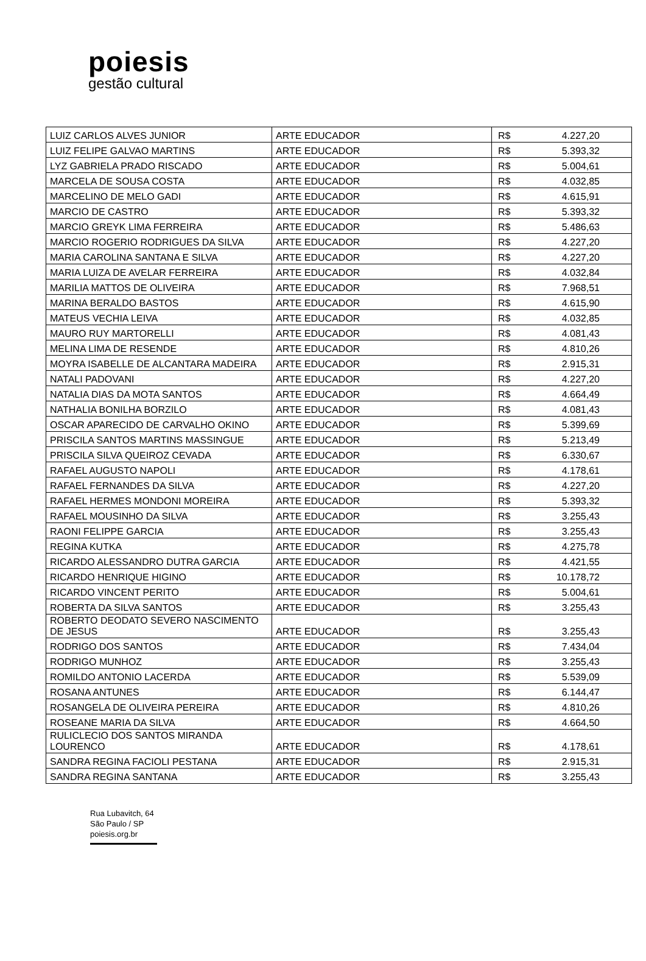poiesis
gestão cultural
| LUIZ CARLOS ALVES JUNIOR | ARTE EDUCADOR | R$ | 4.227,20 |
| LUIZ FELIPE GALVAO MARTINS | ARTE EDUCADOR | R$ | 5.393,32 |
| LYZ GABRIELA PRADO RISCADO | ARTE EDUCADOR | R$ | 5.004,61 |
| MARCELA DE SOUSA COSTA | ARTE EDUCADOR | R$ | 4.032,85 |
| MARCELINO DE MELO GADI | ARTE EDUCADOR | R$ | 4.615,91 |
| MARCIO DE CASTRO | ARTE EDUCADOR | R$ | 5.393,32 |
| MARCIO GREYK LIMA FERREIRA | ARTE EDUCADOR | R$ | 5.486,63 |
| MARCIO ROGERIO RODRIGUES DA SILVA | ARTE EDUCADOR | R$ | 4.227,20 |
| MARIA CAROLINA SANTANA E SILVA | ARTE EDUCADOR | R$ | 4.227,20 |
| MARIA LUIZA DE AVELAR FERREIRA | ARTE EDUCADOR | R$ | 4.032,84 |
| MARILIA MATTOS DE OLIVEIRA | ARTE EDUCADOR | R$ | 7.968,51 |
| MARINA BERALDO BASTOS | ARTE EDUCADOR | R$ | 4.615,90 |
| MATEUS VECHIA LEIVA | ARTE EDUCADOR | R$ | 4.032,85 |
| MAURO RUY MARTORELLI | ARTE EDUCADOR | R$ | 4.081,43 |
| MELINA LIMA DE RESENDE | ARTE EDUCADOR | R$ | 4.810,26 |
| MOYRA ISABELLE DE ALCANTARA MADEIRA | ARTE EDUCADOR | R$ | 2.915,31 |
| NATALI PADOVANI | ARTE EDUCADOR | R$ | 4.227,20 |
| NATALIA DIAS DA MOTA SANTOS | ARTE EDUCADOR | R$ | 4.664,49 |
| NATHALIA BONILHA BORZILO | ARTE EDUCADOR | R$ | 4.081,43 |
| OSCAR APARECIDO DE CARVALHO OKINO | ARTE EDUCADOR | R$ | 5.399,69 |
| PRISCILA SANTOS MARTINS MASSINGUE | ARTE EDUCADOR | R$ | 5.213,49 |
| PRISCILA SILVA QUEIROZ CEVADA | ARTE EDUCADOR | R$ | 6.330,67 |
| RAFAEL AUGUSTO NAPOLI | ARTE EDUCADOR | R$ | 4.178,61 |
| RAFAEL FERNANDES DA SILVA | ARTE EDUCADOR | R$ | 4.227,20 |
| RAFAEL HERMES MONDONI MOREIRA | ARTE EDUCADOR | R$ | 5.393,32 |
| RAFAEL MOUSINHO DA SILVA | ARTE EDUCADOR | R$ | 3.255,43 |
| RAONI FELIPPE GARCIA | ARTE EDUCADOR | R$ | 3.255,43 |
| REGINA KUTKA | ARTE EDUCADOR | R$ | 4.275,78 |
| RICARDO ALESSANDRO DUTRA GARCIA | ARTE EDUCADOR | R$ | 4.421,55 |
| RICARDO HENRIQUE HIGINO | ARTE EDUCADOR | R$ | 10.178,72 |
| RICARDO VINCENT PERITO | ARTE EDUCADOR | R$ | 5.004,61 |
| ROBERTA DA SILVA SANTOS | ARTE EDUCADOR | R$ | 3.255,43 |
| ROBERTO DEODATO SEVERO NASCIMENTO DE JESUS | ARTE EDUCADOR | R$ | 3.255,43 |
| RODRIGO DOS SANTOS | ARTE EDUCADOR | R$ | 7.434,04 |
| RODRIGO MUNHOZ | ARTE EDUCADOR | R$ | 3.255,43 |
| ROMILDO ANTONIO LACERDA | ARTE EDUCADOR | R$ | 5.539,09 |
| ROSANA ANTUNES | ARTE EDUCADOR | R$ | 6.144,47 |
| ROSANGELA DE OLIVEIRA PEREIRA | ARTE EDUCADOR | R$ | 4.810,26 |
| ROSEANE MARIA DA SILVA | ARTE EDUCADOR | R$ | 4.664,50 |
| RULICLECIO DOS SANTOS MIRANDA LOURENCO | ARTE EDUCADOR | R$ | 4.178,61 |
| SANDRA REGINA FACIOLI PESTANA | ARTE EDUCADOR | R$ | 2.915,31 |
| SANDRA REGINA SANTANA | ARTE EDUCADOR | R$ | 3.255,43 |
Rua Lubavitch, 64
São Paulo / SP
poiesis.org.br